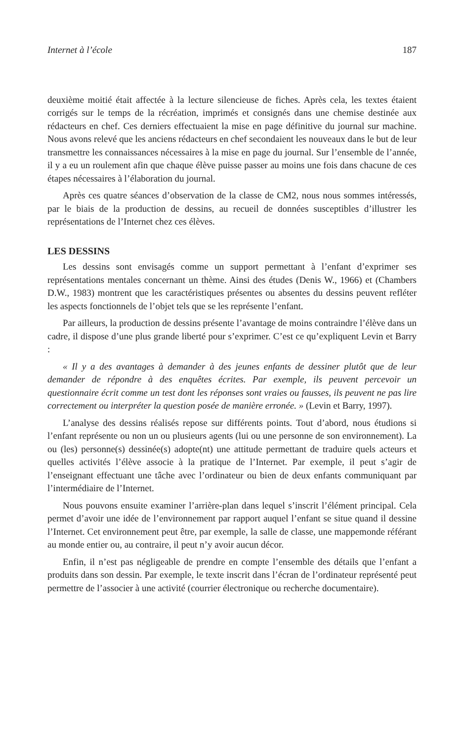Internet à l’école 187
deuxième moitié était affectée à la lecture silencieuse de fiches. Après cela, les textes étaient corrigés sur le temps de la récréation, imprimés et consignés dans une chemise destinée aux rédacteurs en chef. Ces derniers effectuaient la mise en page définitive du journal sur machine. Nous avons relevé que les anciens rédacteurs en chef secondaient les nouveaux dans le but de leur transmettre les connaissances nécessaires à la mise en page du journal. Sur l’ensemble de l’année, il y a eu un roulement afin que chaque élève puisse passer au moins une fois dans chacune de ces étapes nécessaires à l’élaboration du journal.
Après ces quatre séances d’observation de la classe de CM2, nous nous sommes intéressés, par le biais de la production de dessins, au recueil de données susceptibles d’illustrer les représentations de l’Internet chez ces élèves.
LES DESSINS
Les dessins sont envisagés comme un support permettant à l’enfant d’exprimer ses représentations mentales concernant un thème. Ainsi des études (Denis W., 1966) et (Chambers D.W., 1983) montrent que les caractéristiques présentes ou absentes du dessins peuvent refléter les aspects fonctionnels de l’objet tels que se les représente l’enfant.
Par ailleurs, la production de dessins présente l’avantage de moins contraindre l’élève dans un cadre, il dispose d’une plus grande liberté pour s’exprimer. C’est ce qu’expliquent Levin et Barry :
« Il y a des avantages à demander à des jeunes enfants de dessiner plutôt que de leur demander de répondre à des enquêtes écrites. Par exemple, ils peuvent percevoir un questionnaire écrit comme un test dont les réponses sont vraies ou fausses, ils peuvent ne pas lire correctement ou interpréter la question posée de manière erronée. » (Levin et Barry, 1997).
L’analyse des dessins réalisés repose sur différents points. Tout d’abord, nous étudions si l’enfant représente ou non un ou plusieurs agents (lui ou une personne de son environnement). La ou (les) personne(s) dessinée(s) adopte(nt) une attitude permettant de traduire quels acteurs et quelles activités l’élève associe à la pratique de l’Internet. Par exemple, il peut s’agir de l’enseignant effectuant une tâche avec l’ordinateur ou bien de deux enfants communiquant par l’intermédiaire de l’Internet.
Nous pouvons ensuite examiner l’arrière-plan dans lequel s’inscrit l’élément principal. Cela permet d’avoir une idée de l’environnement par rapport auquel l’enfant se situe quand il dessine l’Internet. Cet environnement peut être, par exemple, la salle de classe, une mappemonde référant au monde entier ou, au contraire, il peut n’y avoir aucun décor.
Enfin, il n’est pas négligeable de prendre en compte l’ensemble des détails que l’enfant a produits dans son dessin. Par exemple, le texte inscrit dans l’écran de l’ordinateur représenté peut permettre de l’associer à une activité (courrier électronique ou recherche documentaire).